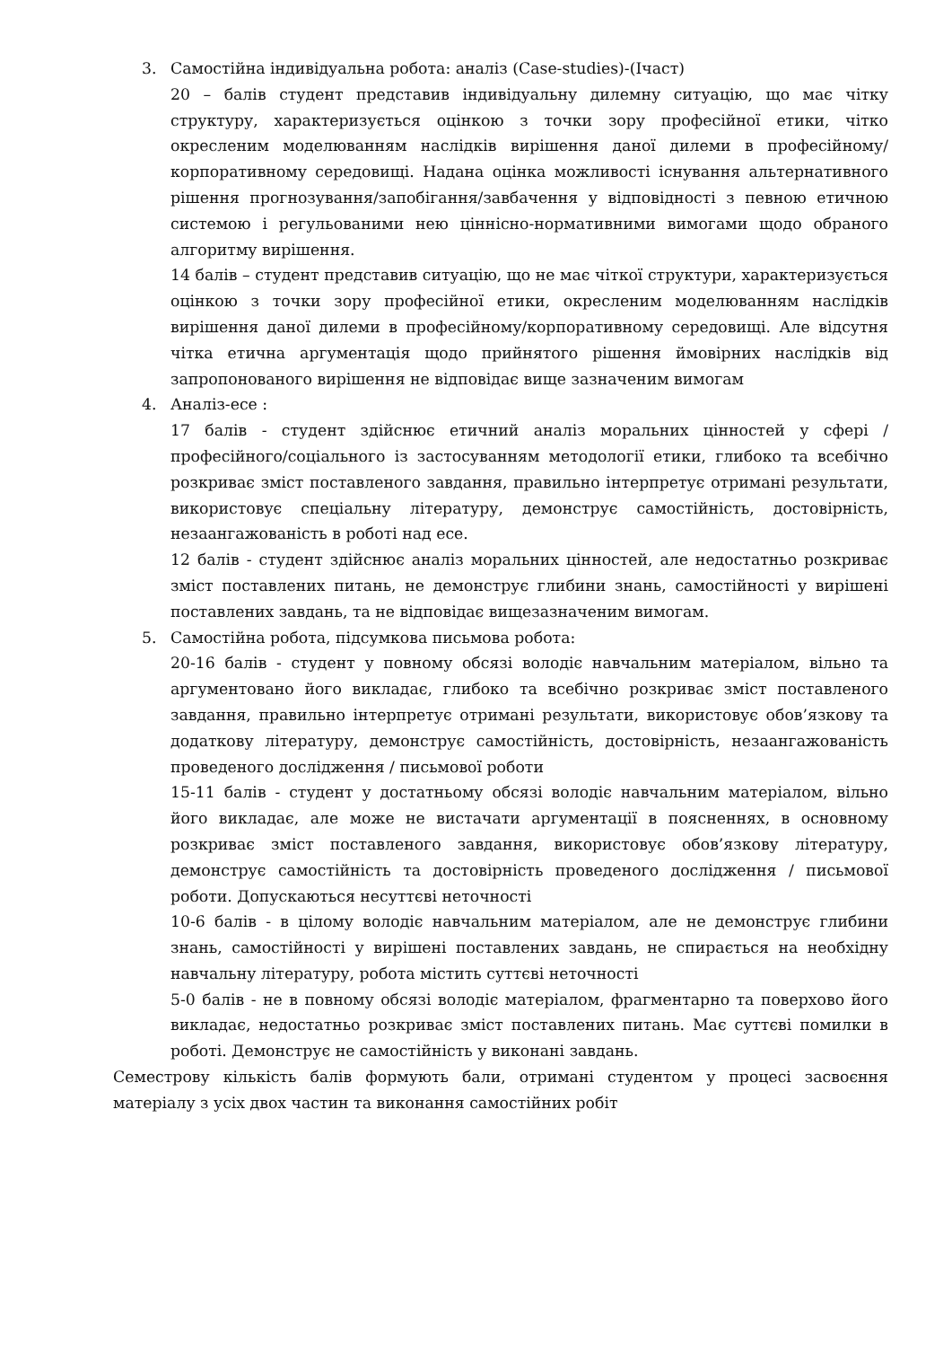3. Самостійна індивідуальна робота: аналіз (Case-studies)-(Ічаст)
20 – балів студент представив індивідуальну дилемну ситуацію, що має чітку структуру, характеризується оцінкою з точки зору професійної етики, чітко окресленим моделюванням наслідків вирішення даної дилеми в професійному/корпоративному середовищі. Надана оцінка можливості існування альтернативного рішення прогнозування/запобігання/завбачення у відповідності з певною етичною системою і регульованими нею ціннісно-нормативними вимогами щодо обраного алгоритму вирішення.
14 балів – студент представив ситуацію, що не має чіткої структури, характеризується оцінкою з точки зору професійної етики, окресленим моделюванням наслідків вирішення даної дилеми в професійному/корпоративному середовищі. Але відсутня чітка етична аргументація щодо прийнятого рішення ймовірних наслідків від запропонованого вирішення не відповідає вище зазначеним вимогам
4. Аналіз-есе :
17 балів - студент здійснює етичний аналіз моральних цінностей у сфері /професійного/соціального із застосуванням методології етики, глибоко та всебічно розкриває зміст поставленого завдання, правильно інтерпретує отримані результати, використовує спеціальну літературу, демонструє самостійність, достовірність, незаангажованість в роботі над есе.
12 балів - студент здійснює аналіз моральних цінностей, але недостатньо розкриває зміст поставлених питань, не демонструє глибини знань, самостійності у вирішені поставлених завдань, та не відповідає вищезазначеним вимогам.
5. Самостійна робота, підсумкова письмова робота:
20-16 балів - студент у повному обсязі володіє навчальним матеріалом, вільно та аргументовано його викладає, глибоко та всебічно розкриває зміст поставленого завдання, правильно інтерпретує отримані результати, використовує обов’язкову та додаткову літературу, демонструє самостійність, достовірність, незаангажованість проведеного дослідження / письмової роботи
15-11 балів - студент у достатньому обсязі володіє навчальним матеріалом, вільно його викладає, але може не вистачати аргументації в поясненнях, в основному розкриває зміст поставленого завдання, використовує обов’язкову літературу, демонструє самостійність та достовірність проведеного дослідження / письмової роботи. Допускаються несуттєві неточності
10-6 балів - в цілому володіє навчальним матеріалом, але не демонструє глибини знань, самостійності у вирішені поставлених завдань, не спирається на необхідну навчальну літературу, робота містить суттєві неточності
5-0 балів - не в повному обсязі володіє матеріалом, фрагментарно та поверхово його викладає, недостатньо розкриває зміст поставлених питань. Має суттєві помилки в роботі. Демонструє не самостійність у виконані завдань.
Семестрову кількість балів формують бали, отримані студентом у процесі засвоєння матеріалу з усіх двох частин та виконання самостійних робіт